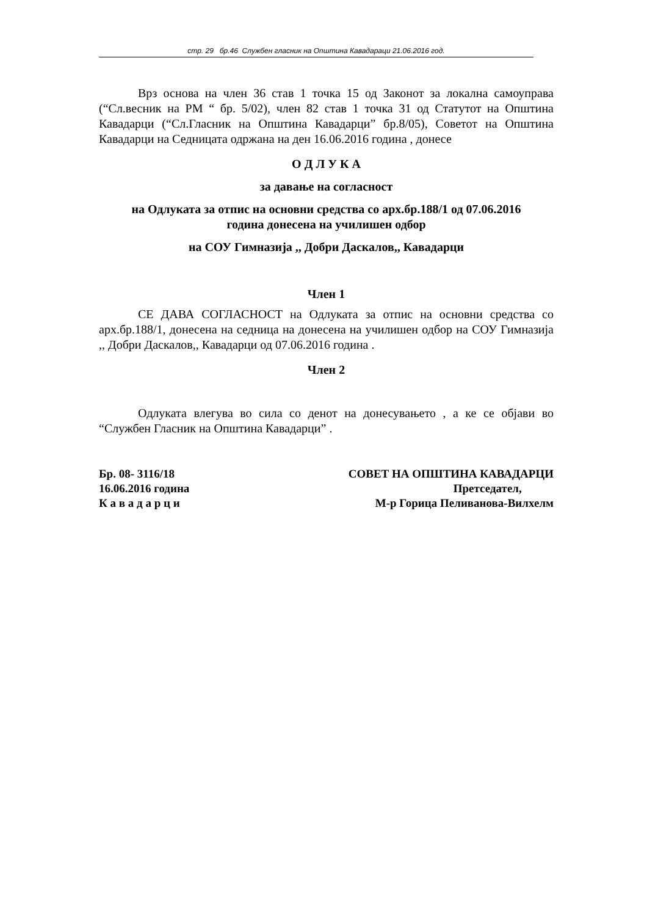стр. 29 бр.46 Службен гласник на Општина Кавадараци 21.06.2016 год.
Врз основа на член 36 став 1 точка 15 од Законот за локална самоуправа (“Сл.весник на РМ “ бр. 5/02), член 82 став 1 точка 31 од Статутот на Општина Кавадарци (“Сл.Гласник на Општина Кавадарци” бр.8/05), Советот на Општина Кавадарци на Седницата одржана на ден 16.06.2016 година , донесе
О Д Л У К А
за давање на согласност
на Одлуката за отпис на основни средства со арх.бр.188/1 од 07.06.2016
година донесена на училишен одбор
на СОУ Гимназија ,, Добри Даскалов,, Кавадарци
Член 1
СЕ ДАВА СОГЛАСНОСТ на Одлуката за отпис на основни средства со арх.бр.188/1, донесена на седница на донесена на училишен одбор на СОУ Гимназија ,, Добри Даскалов,, Кавадарци од 07.06.2016 година .
Член 2
Одлуката влегува во сила со денот на донесувањето , а ке се објави во “Службен Гласник на Општина Кавадарци” .
Бр. 08- 3116/18
16.06.2016 година
К а в а д а р ц и
СОВЕТ НА ОПШТИНА КАВАДАРЦИ
Претседател,
М-р Горица Пеливанова-Вилхелм